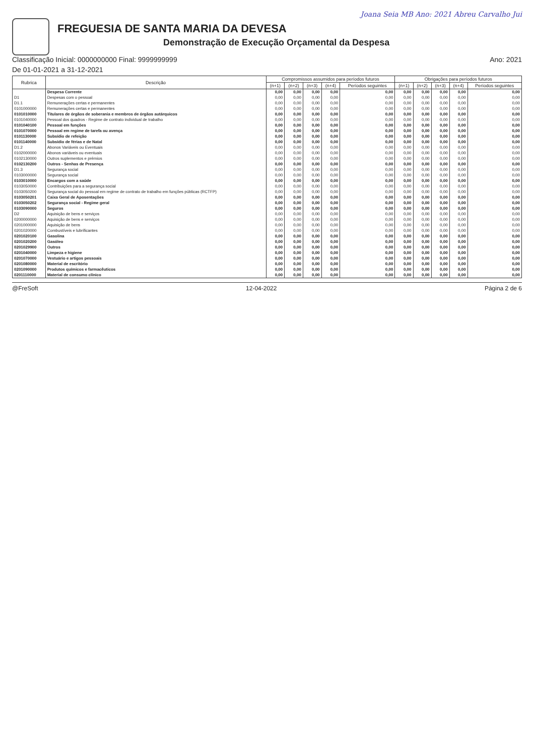Joana Seia MB Ano: 2021 Abreu Carvalho Jui
FREGUESIA DE SANTA MARIA DA DEVESA
Demonstração de Execução Orçamental da Despesa
Classificação Inicial: 0000000000 Final: 9999999999 Ano: 2021
De 01-01-2021 a 31-12-2021
| Rubrica | Descrição | Compromissos assumidos para períodos futuros | | | | | Obrigações para períodos futuros | | | | |
| --- | --- | --- | --- | --- | --- | --- | --- | --- | --- | --- | --- |
| | | (n+1) | (n+2) | (n+3) | (n+4) | Períodos seguintes | (n+1) | (n+2) | (n+3) | (n+4) | Períodos seguintes |
| | Despesa Corrente | 0,00 | 0,00 | 0,00 | 0,00 | 0,00 | 0,00 | 0,00 | 0,00 | 0,00 | 0,00 |
| D1 | Despesas com o pessoal | 0,00 | 0,00 | 0,00 | 0,00 | 0,00 | 0,00 | 0,00 | 0,00 | 0,00 | 0,00 |
| D1.1 | Remunerações certas e permanentes | 0,00 | 0,00 | 0,00 | 0,00 | 0,00 | 0,00 | 0,00 | 0,00 | 0,00 | 0,00 |
| 0101000000 | Remunerações certas e permanentes | 0,00 | 0,00 | 0,00 | 0,00 | 0,00 | 0,00 | 0,00 | 0,00 | 0,00 | 0,00 |
| 0101010000 | Titulares de órgãos de soberania e membros de órgãos autárquicos | 0,00 | 0,00 | 0,00 | 0,00 | 0,00 | 0,00 | 0,00 | 0,00 | 0,00 | 0,00 |
| 0101040000 | Pessoal dos quadros - Regime de contrato individual de trabalho | 0,00 | 0,00 | 0,00 | 0,00 | 0,00 | 0,00 | 0,00 | 0,00 | 0,00 | 0,00 |
| 0101040100 | Pessoal em funções | 0,00 | 0,00 | 0,00 | 0,00 | 0,00 | 0,00 | 0,00 | 0,00 | 0,00 | 0,00 |
| 0101070000 | Pessoal em regime de tarefa ou avença | 0,00 | 0,00 | 0,00 | 0,00 | 0,00 | 0,00 | 0,00 | 0,00 | 0,00 | 0,00 |
| 0101130000 | Subsídio de refeição | 0,00 | 0,00 | 0,00 | 0,00 | 0,00 | 0,00 | 0,00 | 0,00 | 0,00 | 0,00 |
| 0101140000 | Subsídio de férias e de Natal | 0,00 | 0,00 | 0,00 | 0,00 | 0,00 | 0,00 | 0,00 | 0,00 | 0,00 | 0,00 |
| D1.2 | Abonos Variáveis ou Eventuais | 0,00 | 0,00 | 0,00 | 0,00 | 0,00 | 0,00 | 0,00 | 0,00 | 0,00 | 0,00 |
| 0102000000 | Abonos variáveis ou eventuais | 0,00 | 0,00 | 0,00 | 0,00 | 0,00 | 0,00 | 0,00 | 0,00 | 0,00 | 0,00 |
| 0102130000 | Outros suplementos e prémios | 0,00 | 0,00 | 0,00 | 0,00 | 0,00 | 0,00 | 0,00 | 0,00 | 0,00 | 0,00 |
| 0102130200 | Outros - Senhas de Presença | 0,00 | 0,00 | 0,00 | 0,00 | 0,00 | 0,00 | 0,00 | 0,00 | 0,00 | 0,00 |
| D1.3 | Segurança social | 0,00 | 0,00 | 0,00 | 0,00 | 0,00 | 0,00 | 0,00 | 0,00 | 0,00 | 0,00 |
| 0103000000 | Segurança social | 0,00 | 0,00 | 0,00 | 0,00 | 0,00 | 0,00 | 0,00 | 0,00 | 0,00 | 0,00 |
| 0103010000 | Encargos com a saúde | 0,00 | 0,00 | 0,00 | 0,00 | 0,00 | 0,00 | 0,00 | 0,00 | 0,00 | 0,00 |
| 0103050000 | Contribuições para a segurança social | 0,00 | 0,00 | 0,00 | 0,00 | 0,00 | 0,00 | 0,00 | 0,00 | 0,00 | 0,00 |
| 0103050200 | Segurança social do pessoal em regime de contrato de trabalho em funções públicas (RCTFP) | 0,00 | 0,00 | 0,00 | 0,00 | 0,00 | 0,00 | 0,00 | 0,00 | 0,00 | 0,00 |
| 0103050201 | Caixa Geral de Aposentações | 0,00 | 0,00 | 0,00 | 0,00 | 0,00 | 0,00 | 0,00 | 0,00 | 0,00 | 0,00 |
| 0103050202 | Segurança social - Regime geral | 0,00 | 0,00 | 0,00 | 0,00 | 0,00 | 0,00 | 0,00 | 0,00 | 0,00 | 0,00 |
| 0103090000 | Seguros | 0,00 | 0,00 | 0,00 | 0,00 | 0,00 | 0,00 | 0,00 | 0,00 | 0,00 | 0,00 |
| D2 | Aquisição de bens e serviços | 0,00 | 0,00 | 0,00 | 0,00 | 0,00 | 0,00 | 0,00 | 0,00 | 0,00 | 0,00 |
| 0200000000 | Aquisição de bens e serviços | 0,00 | 0,00 | 0,00 | 0,00 | 0,00 | 0,00 | 0,00 | 0,00 | 0,00 | 0,00 |
| 0201000000 | Aquisição de bens | 0,00 | 0,00 | 0,00 | 0,00 | 0,00 | 0,00 | 0,00 | 0,00 | 0,00 | 0,00 |
| 0201020000 | Combustíveis e lubrificantes | 0,00 | 0,00 | 0,00 | 0,00 | 0,00 | 0,00 | 0,00 | 0,00 | 0,00 | 0,00 |
| 0201020100 | Gasolina | 0,00 | 0,00 | 0,00 | 0,00 | 0,00 | 0,00 | 0,00 | 0,00 | 0,00 | 0,00 |
| 0201020200 | Gasóleo | 0,00 | 0,00 | 0,00 | 0,00 | 0,00 | 0,00 | 0,00 | 0,00 | 0,00 | 0,00 |
| 0201029900 | Outros | 0,00 | 0,00 | 0,00 | 0,00 | 0,00 | 0,00 | 0,00 | 0,00 | 0,00 | 0,00 |
| 0201040000 | Limpeza e higiene | 0,00 | 0,00 | 0,00 | 0,00 | 0,00 | 0,00 | 0,00 | 0,00 | 0,00 | 0,00 |
| 0201070000 | Vestuário e artigos pessoais | 0,00 | 0,00 | 0,00 | 0,00 | 0,00 | 0,00 | 0,00 | 0,00 | 0,00 | 0,00 |
| 0201080000 | Material de escritório | 0,00 | 0,00 | 0,00 | 0,00 | 0,00 | 0,00 | 0,00 | 0,00 | 0,00 | 0,00 |
| 0201090000 | Produtos químicos e farmacêuticos | 0,00 | 0,00 | 0,00 | 0,00 | 0,00 | 0,00 | 0,00 | 0,00 | 0,00 | 0,00 |
| 0201110000 | Material de consumo clínico | 0,00 | 0,00 | 0,00 | 0,00 | 0,00 | 0,00 | 0,00 | 0,00 | 0,00 | 0,00 |
@FreSoft 12-04-2022 Página 2 de 6